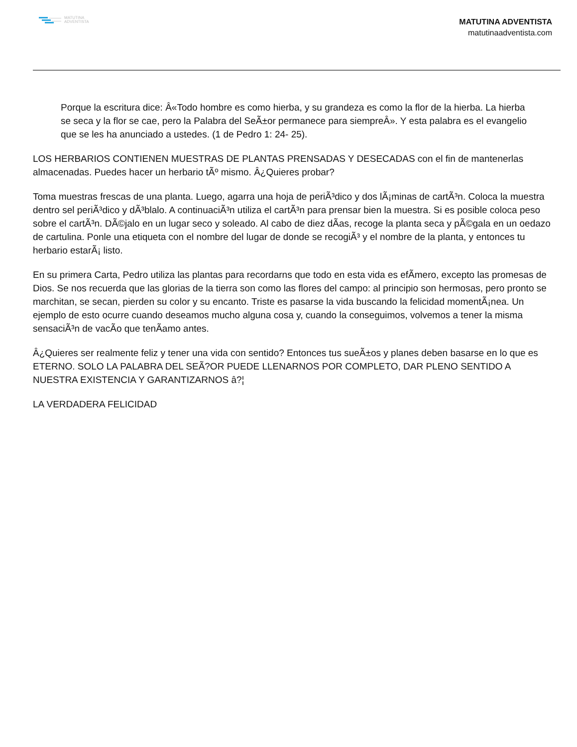MATUTINA
ADVENTISTA
MATUTINA ADVENTISTA
matutinaadventista.com
Porque la escritura dice: Â«Todo hombre es como hierba, y su grandeza es como la flor de la hierba. La hierba se seca y la flor se cae, pero la Palabra del SeÃ±or permanece para siempreÂ». Y esta palabra es el evangelio que se les ha anunciado a ustedes. (1 de Pedro 1: 24- 25).
LOS HERBARIOS CONTIENEN MUESTRAS DE PLANTAS PRENSADAS Y DESECADAS con el fin de mantenerlas almacenadas. Puedes hacer un herbario tÃº mismo. Â¿Quieres probar?
Toma muestras frescas de una planta. Luego, agarra una hoja de periÃ³dico y dos lÃ¡minas de cartÃ³n. Coloca la muestra dentro sel periÃ³dico y dÃ³blalo. A continuaciÃ³n utiliza el cartÃ³n para prensar bien la muestra. Si es posible coloca peso sobre el cartÃ³n. DÃ©jalo en un lugar seco y soleado. Al cabo de diez dÃas, recoge la planta seca y pÃ©gala en un oedazo de cartulina. Ponle una etiqueta con el nombre del lugar de donde se recogiÃ³ y el nombre de la planta, y entonces tu herbario estarÃ¡ listo.
En su primera Carta, Pedro utiliza las plantas para recordarns que todo en esta vida es efÃmero, excepto las promesas de Dios. Se nos recuerda que las glorias de la tierra son como las flores del campo: al principio son hermosas, pero pronto se marchitan, se secan, pierden su color y su encanto. Triste es pasarse la vida buscando la felicidad momentÃ¡nea. Un ejemplo de esto ocurre cuando deseamos mucho alguna cosa y, cuando la conseguimos, volvemos a tener la misma sensaciÃ³n de vacÃo que tenÃamo antes.
Â¿Quieres ser realmente feliz y tener una vida con sentido? Entonces tus sueÃ±os y planes deben basarse en lo que es ETERNO. SOLO LA PALABRA DEL SEÃ?OR PUEDE LLENARNOS POR COMPLETO, DAR PLENO SENTIDO A NUESTRA EXISTENCIA Y GARANTIZARNOS â?¦
LA VERDADERA FELICIDAD